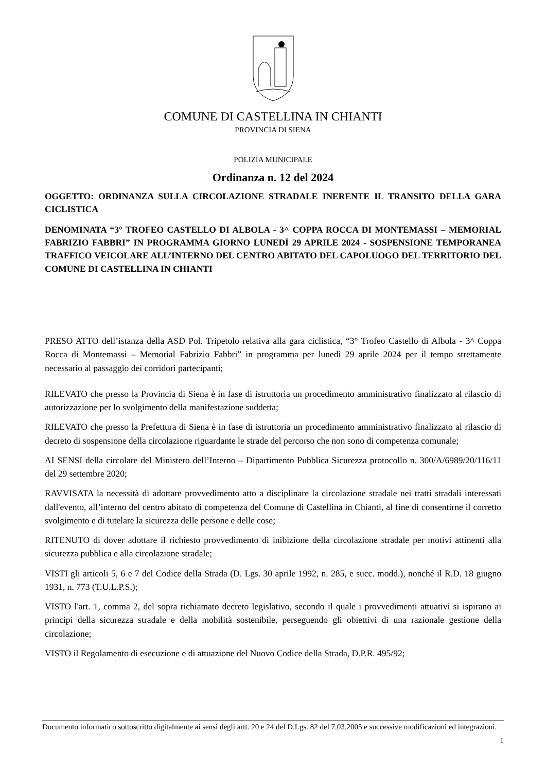COMUNE DI CASTELLINA IN CHIANTI
PROVINCIA DI SIENA
POLIZIA MUNICIPALE
Ordinanza n. 12 del 2024
OGGETTO: ORDINANZA SULLA CIRCOLAZIONE STRADALE INERENTE IL TRANSITO DELLA GARA CICLISTICA
DENOMINATA “3° TROFEO CASTELLO DI ALBOLA - 3^ COPPA ROCCA DI MONTEMASSI – MEMORIAL FABRIZIO FABBRI” IN PROGRAMMA GIORNO LUNEDÌ 29 APRILE 2024 - SOSPENSIONE TEMPORANEA TRAFFICO VEICOLARE ALL’INTERNO DEL CENTRO ABITATO DEL CAPOLUOGO DEL TERRITORIO DEL COMUNE DI CASTELLINA IN CHIANTI
PRESO ATTO dell’istanza della ASD Pol. Tripetolo relativa alla gara ciclistica, “3° Trofeo Castello di Albola - 3^ Coppa Rocca di Montemassi – Memorial Fabrizio Fabbri” in programma per lunedì 29 aprile 2024 per il tempo strettamente necessario al passaggio dei corridori partecipanti;
RILEVATO che presso la Provincia di Siena è in fase di istruttoria un procedimento amministrativo finalizzato al rilascio di autorizzazione per lo svolgimento della manifestazione suddetta;
RILEVATO che presso la Prefettura di Siena è in fase di istruttoria un procedimento amministrativo finalizzato al rilascio di decreto di sospensione della circolazione riguardante le strade del percorso che non sono di competenza comunale;
AI SENSI della circolare del Ministero dell’Interno – Dipartimento Pubblica Sicurezza protocollo n. 300/A/6989/20/116/11 del 29 settembre 2020;
RAVVISATA la necessità di adottare provvedimento atto a disciplinare la circolazione stradale nei tratti stradali interessati dall'evento, all’interno del centro abitato di competenza del Comune di Castellina in Chianti, al fine di consentirne il corretto svolgimento e di tutelare la sicurezza delle persone e delle cose;
RITENUTO di dover adottare il richiesto provvedimento di inibizione della circolazione stradale per motivi attinenti alla sicurezza pubblica e alla circolazione stradale;
VISTI gli articoli 5, 6 e 7 del Codice della Strada (D. Lgs. 30 aprile 1992, n. 285, e succ. modd.), nonché il R.D. 18 giugno 1931, n. 773 (T.U.L.P.S.);
VISTO l'art. 1, comma 2, del sopra richiamato decreto legislativo, secondo il quale i provvedimenti attuativi si ispirano ai principi della sicurezza stradale e della mobilità sostenibile, perseguendo gli obiettivi di una razionale gestione della circolazione;
VISTO il Regolamento di esecuzione e di attuazione del Nuovo Codice della Strada, D.P.R. 495/92;
Documento informatico sottoscritto digitalmente ai sensi degli artt. 20 e 24 del D.Lgs. 82 del 7.03.2005 e successive modificazioni ed integrazioni.
1